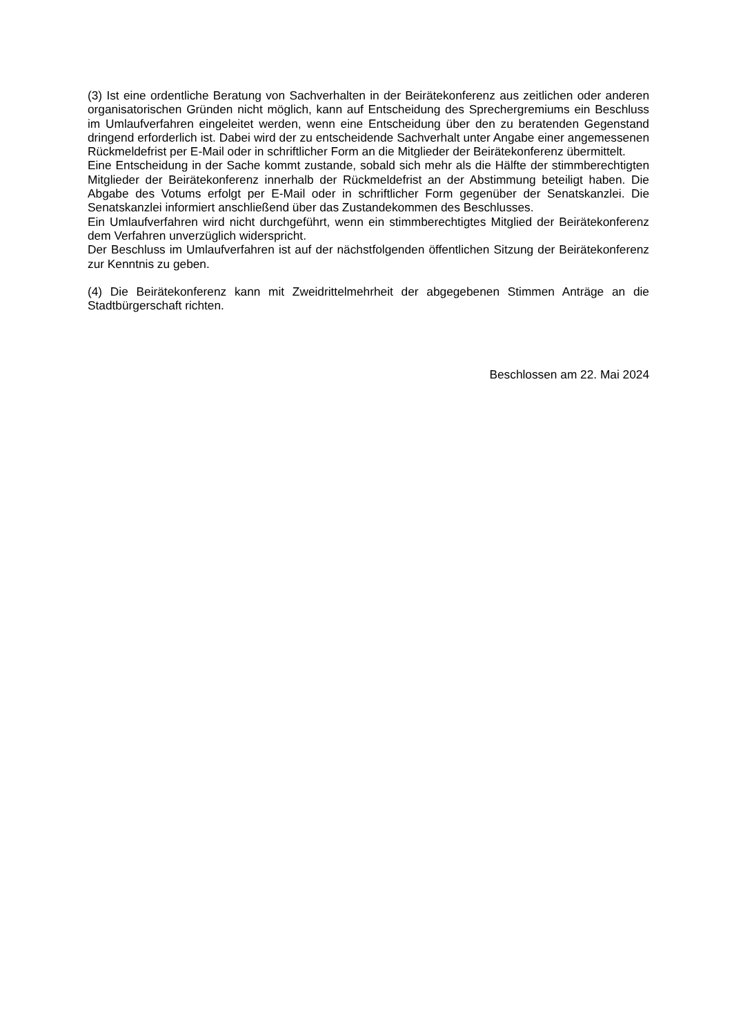(3) Ist eine ordentliche Beratung von Sachverhalten in der Beirätekonferenz aus zeitlichen oder anderen organisatorischen Gründen nicht möglich, kann auf Entscheidung des Sprechergremiums ein Beschluss im Umlaufverfahren eingeleitet werden, wenn eine Entscheidung über den zu beratenden Gegenstand dringend erforderlich ist. Dabei wird der zu entscheidende Sachverhalt unter Angabe einer angemessenen Rückmeldefrist per E-Mail oder in schriftlicher Form an die Mitglieder der Beirätekonferenz übermittelt.
Eine Entscheidung in der Sache kommt zustande, sobald sich mehr als die Hälfte der stimmberechtigten Mitglieder der Beirätekonferenz innerhalb der Rückmeldefrist an der Abstimmung beteiligt haben. Die Abgabe des Votums erfolgt per E-Mail oder in schriftlicher Form gegenüber der Senatskanzlei. Die Senatskanzlei informiert anschließend über das Zustandekommen des Beschlusses.
Ein Umlaufverfahren wird nicht durchgeführt, wenn ein stimmberechtigtes Mitglied der Beirätekonferenz dem Verfahren unverzüglich widerspricht.
Der Beschluss im Umlaufverfahren ist auf der nächstfolgenden öffentlichen Sitzung der Beirätekonferenz zur Kenntnis zu geben.
(4) Die Beirätekonferenz kann mit Zweidrittelmehrheit der abgegebenen Stimmen Anträge an die Stadtbürgerschaft richten.
Beschlossen am 22. Mai 2024